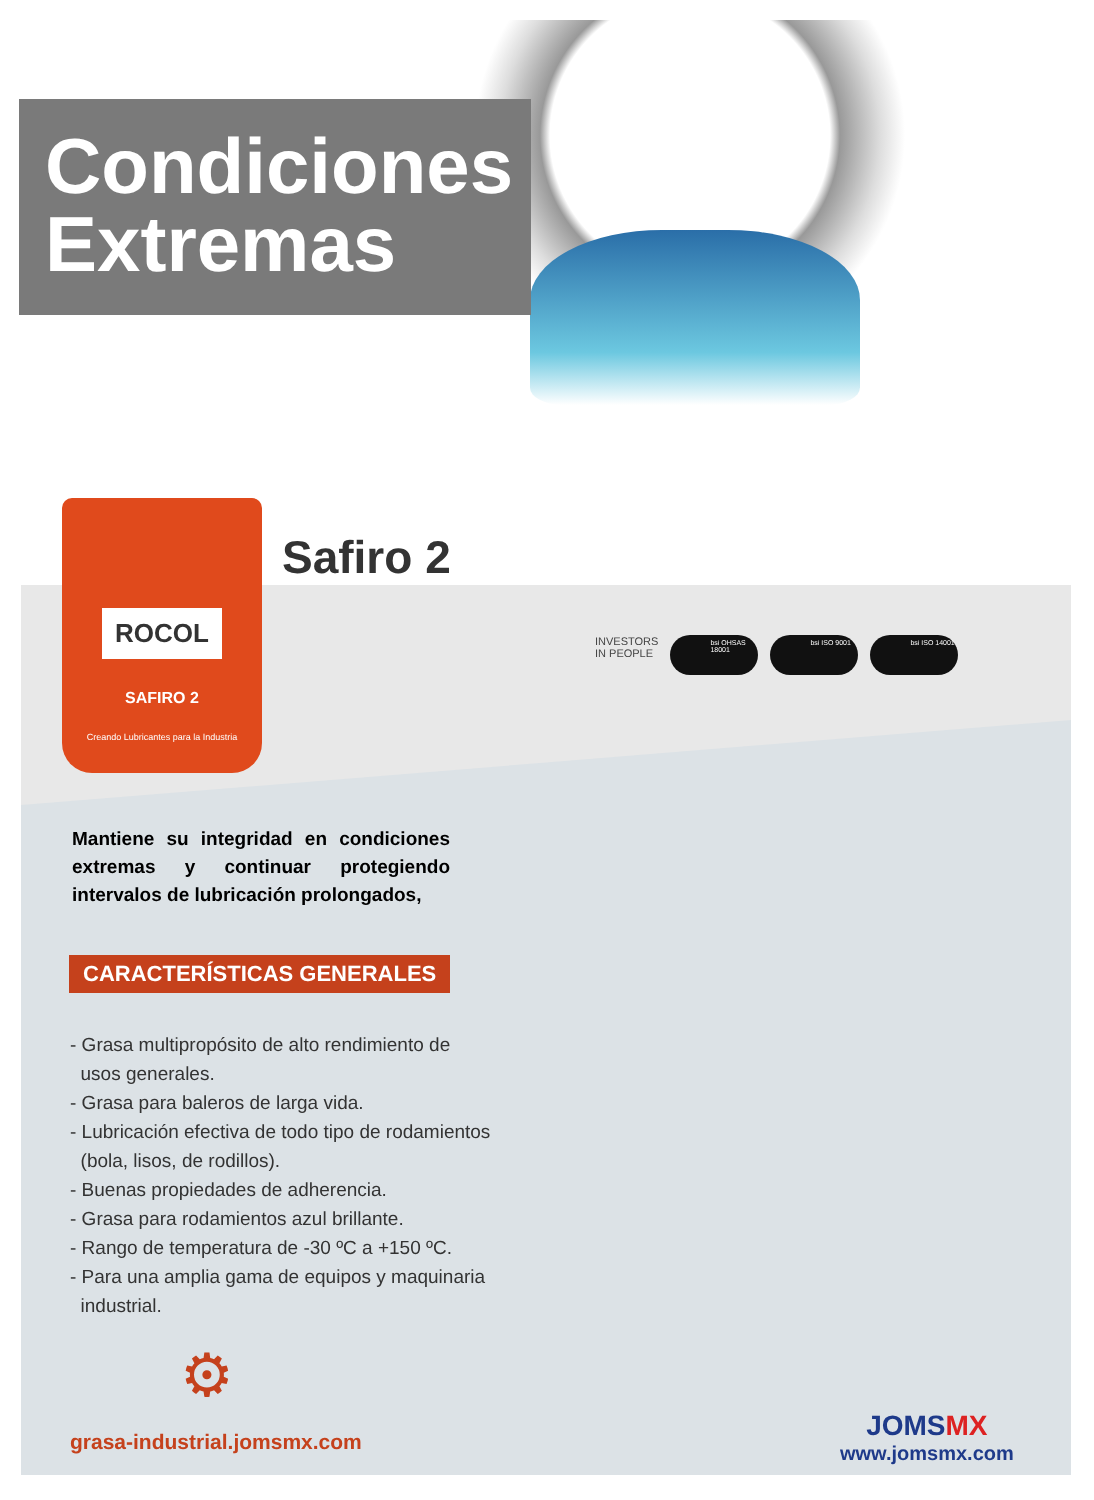Condiciones
Extremas
ROCOL
SAFIRO 2
Creando Lubricantes para la Industria
Safiro 2
INVESTORS
IN PEOPLE
bsi OHSAS 18001 bsi ISO 9001 bsi ISO 14001
Mantiene su integridad en condiciones extremas y continuar protegiendo intervalos de lubricación prolongados,
CARACTERÍSTICAS GENERALES
- Grasa multipropósito de alto rendimiento de
usos generales.
- Grasa para baleros de larga vida.
- Lubricación efectiva de todo tipo de rodamientos
(bola, lisos, de rodillos).
- Buenas propiedades de adherencia.
- Grasa para rodamientos azul brillante.
- Rango de temperatura de -30 ºC a +150 ºC.
- Para una amplia gama de equipos y maquinaria
industrial.
⚙
grasa-industrial.jomsmx.com
JOMSMX
www.jomsmx.com